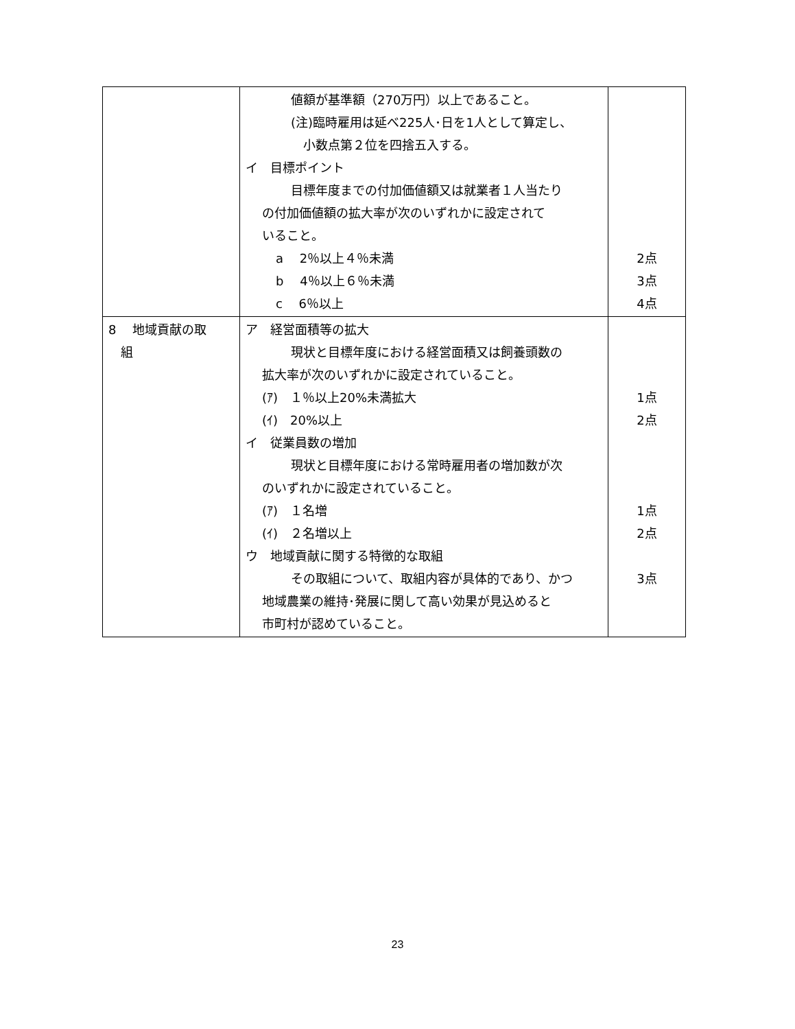| | 値額が基準額（270万円）以上であること。 (注)臨時雇用は延べ225人･日を1人として算定し、 小数点第２位を四捨五入する。 イ 目標ポイント 目標年度までの付加価値額又は就業者１人当たり の付加価値額の拡大率が次のいずれかに設定されて いること。 a 2％以上４％未満 b 4％以上６％未満 c 6％以上 | 2点 3点 4点 |
| 8 地域貢献の取 組 | ア 経営面積等の拡大 現状と目標年度における経営面積又は飼養頭数の 拡大率が次のいずれかに設定されていること。 (ｱ) １％以上20%未満拡大 (ｲ) 20%以上 イ 従業員数の増加 現状と目標年度における常時雇用者の増加数が次 のいずれかに設定されていること。 (ｱ) １名増 (ｲ) ２名増以上 ウ 地域貢献に関する特徴的な取組 その取組について、取組内容が具体的であり、かつ 地域農業の維持･発展に関して高い効果が見込めると 市町村が認めていること。 | 1点 2点 1点 2点 3点 |
23